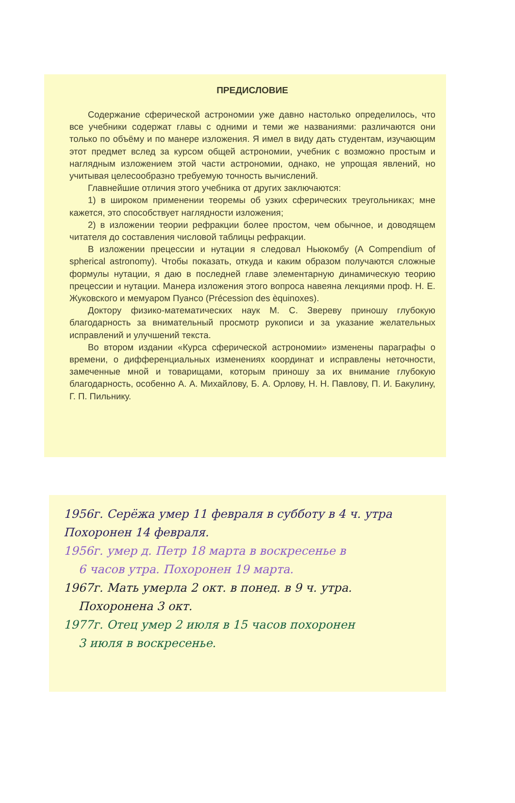ПРЕДИСЛОВИЕ
Содержание сферической астрономии уже давно настолько определилось, что все учебники содержат главы с одними и теми же названиями: различаются они только по объёму и по манере изложения. Я имел в виду дать студентам, изучающим этот предмет вслед за курсом общей астрономии, учебник с возможно простым и наглядным изложением этой части астрономии, однако, не упрощая явлений, но учитывая целесообразно требуемую точность вычислений.
Главнейшие отличия этого учебника от других заключаются:
1) в широком применении теоремы об узких сферических треугольниках; мне кажется, это способствует наглядности изложения;
2) в изложении теории рефракции более простом, чем обычное, и доводящем читателя до составления числовой таблицы рефракции.
В изложении прецессии и нутации я следовал Ньюкомбу (A Compendium of spherical astronomy). Чтобы показать, откуда и каким образом получаются сложные формулы нутации, я даю в последней главе элементарную динамическую теорию прецессии и нутации. Манера изложения этого вопроса навеяна лекциями проф. Н. Е. Жуковского и мемуаром Пуансо (Précession des èquinoxes).
Доктору физико-математических наук М. С. Звереву приношу глубокую благодарность за внимательный просмотр рукописи и за указание желательных исправлений и улучшений текста.
Во втором издании «Курса сферической астрономии» изменены параграфы о времени, о дифференциальных изменениях координат и исправлены неточности, замеченные мной и товарищами, которым приношу за их внимание глубокую благодарность, особенно А. А. Михайлову, Б. А. Орлову, Н. Н. Павлову, П. И. Бакулину, Г. П. Пильнику.
1956г. Серёжа умер 11 февраля в субботу в 4 ч. утра
Похоронен 14 февраля.
1956г. умер д. Петр 18 марта в воскресенье в
6 часов утра. Похоронен 19 марта.
1967г. Мать умерла 2 окт. в понед. в 9 ч. утра.
Похоронена 3 окт.
1977г. Отец умер 2 июля в 15 часов похоронен
3 июля в воскресенье.